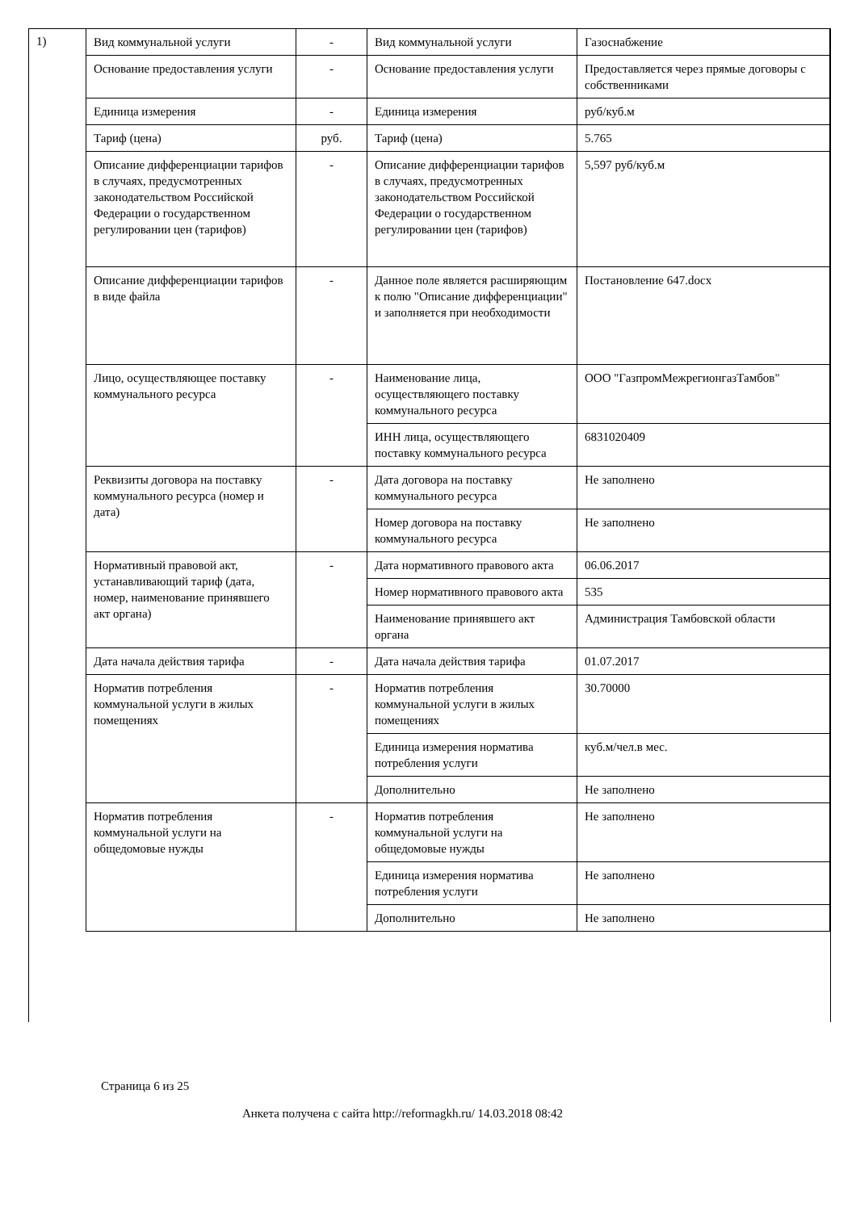1)
| Вид коммунальной услуги | - | Вид коммунальной услуги | Газоснабжение |
| Основание предоставления услуги | - | Основание предоставления услуги | Предоставляется через прямые договоры с собственниками |
| Единица измерения | - | Единица измерения | руб/куб.м |
| Тариф (цена) | руб. | Тариф (цена) | 5.765 |
| Описание дифференциации тарифов в случаях, предусмотренных законодательством Российской Федерации о государственном регулировании цен (тарифов) | - | Описание дифференциации тарифов в случаях, предусмотренных законодательством Российской Федерации о государственном регулировании цен (тарифов) | 5,597 руб/куб.м |
| Описание дифференциации тарифов в виде файла | - | Данное поле является расширяющим к полю "Описание дифференциации" и заполняется при необходимости | Постановление 647.docx |
| Лицо, осуществляющее поставку коммунального ресурса | - | Наименование лица, осуществляющего поставку коммунального ресурса | ООО "ГазпромМежрегионгазТамбов" |
| | | ИНН лица, осуществляющего поставку коммунального ресурса | 6831020409 |
| Реквизиты договора на поставку коммунального ресурса (номер и дата) | - | Дата договора на поставку коммунального ресурса | Не заполнено |
| | | Номер договора на поставку коммунального ресурса | Не заполнено |
| Нормативный правовой акт, устанавливающий тариф (дата, номер, наименование принявшего акт органа) | - | Дата нормативного правового акта | 06.06.2017 |
| | | Номер нормативного правового акта | 535 |
| | | Наименование принявшего акт органа | Администрация Тамбовской области |
| Дата начала действия тарифа | - | Дата начала действия тарифа | 01.07.2017 |
| Норматив потребления коммунальной услуги в жилых помещениях | - | Норматив потребления коммунальной услуги в жилых помещениях | 30.70000 |
| | | Единица измерения норматива потребления услуги | куб.м/чел.в мес. |
| | | Дополнительно | Не заполнено |
| Норматив потребления коммунальной услуги на общедомовые нужды | - | Норматив потребления коммунальной услуги на общедомовые нужды | Не заполнено |
| | | Единица измерения норматива потребления услуги | Не заполнено |
| | | Дополнительно | Не заполнено |
Страница 6 из 25
Анкета получена с сайта http://reformagkh.ru/ 14.03.2018 08:42